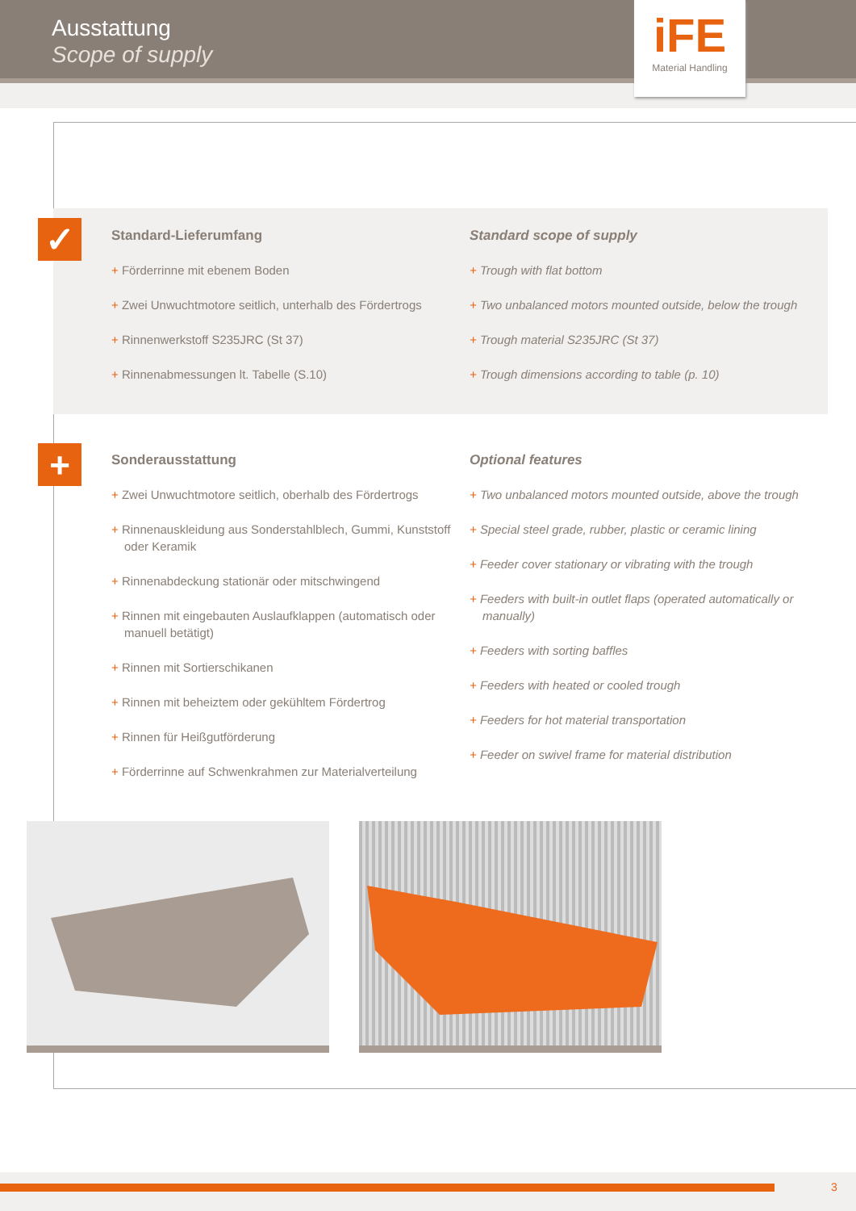Ausstattung
Scope of supply
iFE
Material Handling
✓
Standard-Lieferumfang
+ Förderrinne mit ebenem Boden
+ Zwei Unwuchtmotore seitlich, unterhalb des Fördertrogs
+ Rinnenwerkstoff S235JRC (St 37)
+ Rinnenabmessungen lt. Tabelle (S.10)
Standard scope of supply
+ Trough with flat bottom
+ Two unbalanced motors mounted outside, below the trough
+ Trough material S235JRC (St 37)
+ Trough dimensions according to table (p. 10)
+
Sonderausstattung
+ Zwei Unwuchtmotore seitlich, oberhalb des Fördertrogs
+ Rinnenauskleidung aus Sonderstahlblech, Gummi, Kunststoff oder Keramik
+ Rinnenabdeckung stationär oder mitschwingend
+ Rinnen mit eingebauten Auslaufklappen (automatisch oder manuell betätigt)
+ Rinnen mit Sortierschikanen
+ Rinnen mit beheiztem oder gekühltem Fördertrog
+ Rinnen für Heißgutförderung
+ Förderrinne auf Schwenkrahmen zur Materialverteilung
Optional features
+ Two unbalanced motors mounted outside, above the trough
+ Special steel grade, rubber, plastic or ceramic lining
+ Feeder cover stationary or vibrating with the trough
+ Feeders with built-in outlet flaps (operated automatically or manually)
+ Feeders with sorting baffles
+ Feeders with heated or cooled trough
+ Feeders for hot material transportation
+ Feeder on swivel frame for material distribution
3